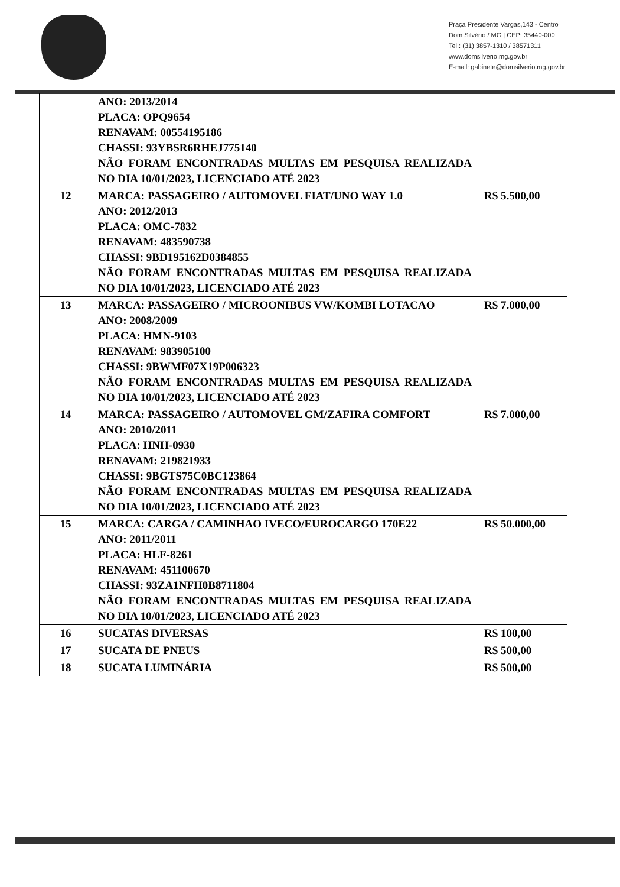Praça Presidente Vargas,143 - Centro
Dom Silvério / MG | CEP: 35440-000
Tel.: (31) 3857-1310 / 38571311
www.domsilverio.mg.gov.br
E-mail: gabinete@domsilverio.mg.gov.br
| | ANO: 2013/2014 PLACA: OPQ9654 RENAVAM: 00554195186 CHASSI: 93YBSR6RHEJ775140 NÃO FORAM ENCONTRADAS MULTAS EM PESQUISA REALIZADA NO DIA 10/01/2023, LICENCIADO ATÉ 2023 | |
| 12 | MARCA: PASSAGEIRO / AUTOMOVEL FIAT/UNO WAY 1.0 ANO: 2012/2013 PLACA: OMC-7832 RENAVAM: 483590738 CHASSI: 9BD195162D0384855 NÃO FORAM ENCONTRADAS MULTAS EM PESQUISA REALIZADA NO DIA 10/01/2023, LICENCIADO ATÉ 2023 | R$ 5.500,00 |
| 13 | MARCA: PASSAGEIRO / MICROONIBUS VW/KOMBI LOTACAO ANO: 2008/2009 PLACA: HMN-9103 RENAVAM: 983905100 CHASSI: 9BWMF07X19P006323 NÃO FORAM ENCONTRADAS MULTAS EM PESQUISA REALIZADA NO DIA 10/01/2023, LICENCIADO ATÉ 2023 | R$ 7.000,00 |
| 14 | MARCA: PASSAGEIRO / AUTOMOVEL GM/ZAFIRA COMFORT ANO: 2010/2011 PLACA: HNH-0930 RENAVAM: 219821933 CHASSI: 9BGTS75C0BC123864 NÃO FORAM ENCONTRADAS MULTAS EM PESQUISA REALIZADA NO DIA 10/01/2023, LICENCIADO ATÉ 2023 | R$ 7.000,00 |
| 15 | MARCA: CARGA / CAMINHAO IVECO/EUROCARGO 170E22 ANO: 2011/2011 PLACA: HLF-8261 RENAVAM: 451100670 CHASSI: 93ZA1NFH0B8711804 NÃO FORAM ENCONTRADAS MULTAS EM PESQUISA REALIZADA NO DIA 10/01/2023, LICENCIADO ATÉ 2023 | R$ 50.000,00 |
| 16 | SUCATAS DIVERSAS | R$ 100,00 |
| 17 | SUCATA DE PNEUS | R$ 500,00 |
| 18 | SUCATA LUMINÁRIA | R$ 500,00 |